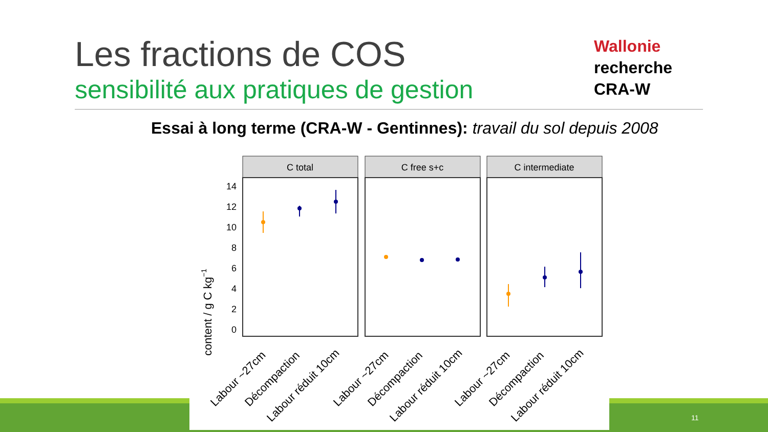Les fractions de COS
sensibilité aux pratiques de gestion
Wallonie
recherche
CRA-W
Essai à long terme (CRA-W - Gentinnes): travail du sol depuis 2008
11
content / g C kg−1
14
12
10
8
6
4
2
0
C total
C free s+c
C intermediate
Labour ~27cm
Décompaction
Labour réduit 10cm
Labour ~27cm
Décompaction
Labour réduit 10cm
Labour ~27cm
Décompaction
Labour réduit 10cm